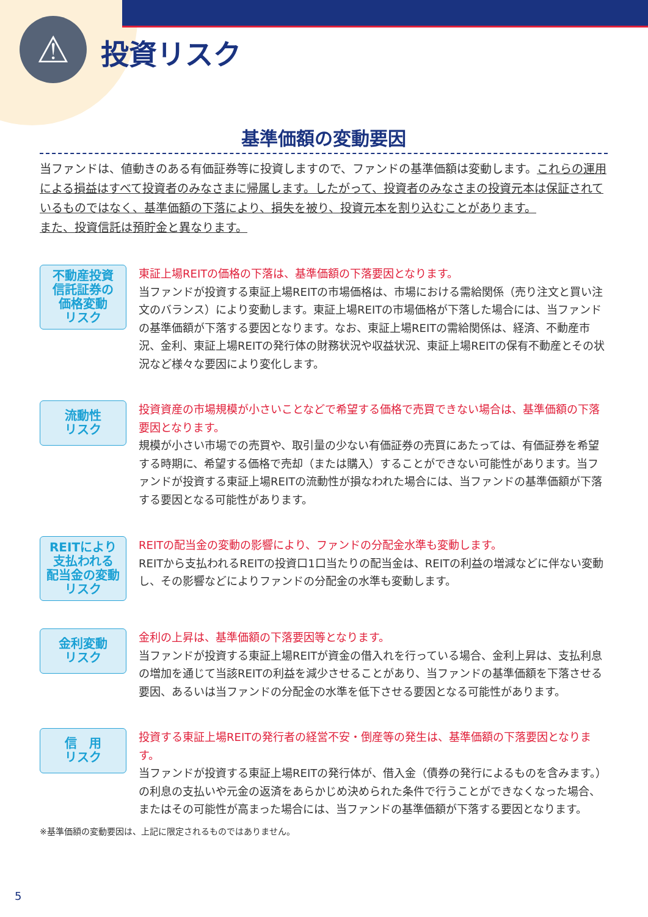⚠
投資リスク
基準価額の変動要因
当ファンドは、値動きのある有価証券等に投資しますので、ファンドの基準価額は変動します。これらの運用による損益はすべて投資者のみなさまに帰属します。したがって、投資者のみなさまの投資元本は保証されているものではなく、基準価額の下落により、損失を被り、投資元本を割り込むことがあります。
また、投資信託は預貯金と異なります。
不動産投資
信託証券の
価格変動
リスク
東証上場REITの価格の下落は、基準価額の下落要因となります。
当ファンドが投資する東証上場REITの市場価格は、市場における需給関係（売り注文と買い注文のバランス）により変動します。東証上場REITの市場価格が下落した場合には、当ファンドの基準価額が下落する要因となります。なお、東証上場REITの需給関係は、経済、不動産市況、金利、東証上場REITの発行体の財務状況や収益状況、東証上場REITの保有不動産とその状況など様々な要因により変化します。
流動性
リスク
投資資産の市場規模が小さいことなどで希望する価格で売買できない場合は、基準価額の下落要因となります。
規模が小さい市場での売買や、取引量の少ない有価証券の売買にあたっては、有価証券を希望する時期に、希望する価格で売却（または購入）することができない可能性があります。当ファンドが投資する東証上場REITの流動性が損なわれた場合には、当ファンドの基準価額が下落する要因となる可能性があります。
REITにより
支払われる
配当金の変動
リスク
REITの配当金の変動の影響により、ファンドの分配金水準も変動します。
REITから支払われるREITの投資口1口当たりの配当金は、REITの利益の増減などに伴ない変動し、その影響などによりファンドの分配金の水準も変動します。
金利変動
リスク
金利の上昇は、基準価額の下落要因等となります。
当ファンドが投資する東証上場REITが資金の借入れを行っている場合、金利上昇は、支払利息の増加を通じて当該REITの利益を減少させることがあり、当ファンドの基準価額を下落させる要因、あるいは当ファンドの分配金の水準を低下させる要因となる可能性があります。
信　用
リスク
投資する東証上場REITの発行者の経営不安・倒産等の発生は、基準価額の下落要因となります。
当ファンドが投資する東証上場REITの発行体が、借入金（債券の発行によるものを含みます。）の利息の支払いや元金の返済をあらかじめ決められた条件で行うことができなくなった場合、またはその可能性が高まった場合には、当ファンドの基準価額が下落する要因となります。
※基準価額の変動要因は、上記に限定されるものではありません。
5